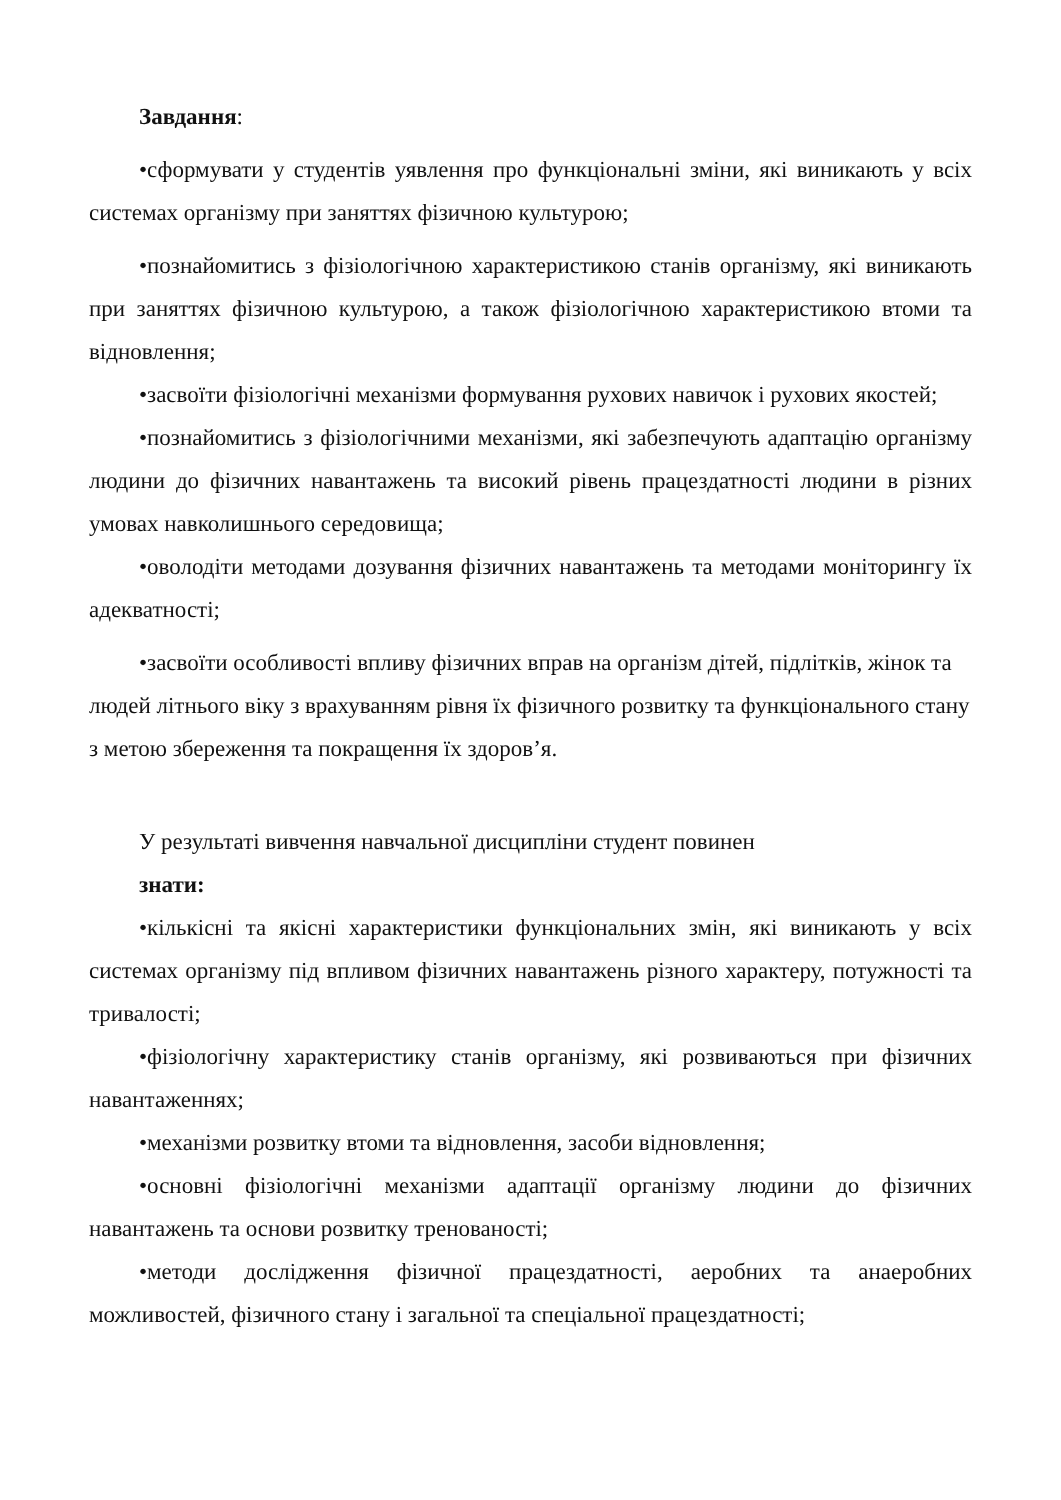Завдання:
•сформувати у студентів уявлення про функціональні зміни, які виникають у всіх системах організму при заняттях фізичною культурою;
•познайомитись з фізіологічною характеристикою станів організму, які виникають при заняттях фізичною культурою, а також фізіологічною характеристикою втоми та відновлення;
•засвоїти фізіологічні механізми формування рухових навичок і рухових якостей;
•познайомитись з фізіологічними механізми, які забезпечують адаптацію організму людини до фізичних навантажень та високий рівень працездатності людини в різних умовах навколишнього середовища;
•оволодіти методами дозування фізичних навантажень та методами моніторингу їх адекватності;
•засвоїти особливості впливу фізичних вправ на організм дітей, підлітків, жінок та людей літнього віку з врахуванням рівня їх фізичного розвитку та функціонального стану з метою збереження та покращення їх здоров’я.
У результаті вивчення навчальної дисципліни студент повинен
знати:
•кількісні та якісні характеристики функціональних змін, які виникають у всіх системах організму під впливом фізичних навантажень різного характеру, потужності та тривалості;
•фізіологічну характеристику станів організму, які розвиваються при фізичних навантаженнях;
•механізми розвитку втоми та відновлення, засоби відновлення;
•основні фізіологічні механізми адаптації організму людини до фізичних навантажень та основи розвитку тренованості;
•методи дослідження фізичної працездатності, аеробних та анаеробних можливостей, фізичного стану і загальної та спеціальної працездатності;